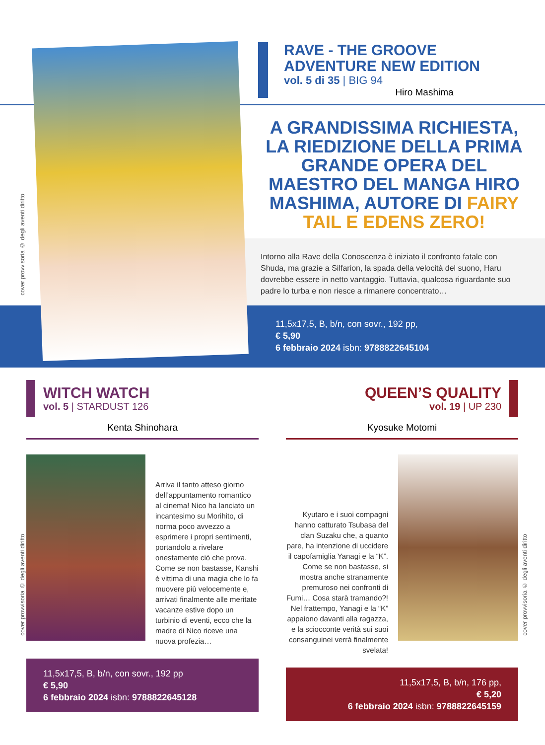cover provvisoria © degli aventi diritto
RAVE - THE GROOVE
ADVENTURE NEW EDITION
vol. 5 di 35 | BIG 94
Hiro Mashima
A GRANDISSIMA RICHIESTA, LA RIEDIZIONE DELLA PRIMA GRANDE OPERA DEL MAESTRO DEL MANGA HIRO MASHIMA, AUTORE DI FAIRY TAIL E EDENS ZERO!
Intorno alla Rave della Conoscenza è iniziato il confronto fatale con Shuda, ma grazie a Silfarion, la spada della velocità del suono, Haru dovrebbe essere in netto vantaggio. Tuttavia, qualcosa riguardante suo padre lo turba e non riesce a rimanere concentrato…
11,5x17,5, B, b/n, con sovr., 192 pp,
€ 5,90
6 febbraio 2024 isbn: 9788822645104
WITCH WATCH
vol. 5 | STARDUST 126
Kenta Shinohara
Arriva il tanto atteso giorno dell’appuntamento romantico al cinema! Nico ha lanciato un incantesimo su Morihito, di norma poco avvezzo a esprimere i propri sentimenti, portandolo a rivelare onestamente ciò che prova. Come se non bastasse, Kanshi è vittima di una magia che lo fa muovere più velocemente e, arrivati finalmente alle meritate vacanze estive dopo un turbinio di eventi, ecco che la madre di Nico riceve una nuova profezia…
11,5x17,5, B, b/n, con sovr., 192 pp
€ 5,90
6 febbraio 2024 isbn: 9788822645128
cover provvisoria © degli aventi diritto
QUEEN’S QUALITY
vol. 19 | UP 230
Kyosuke Motomi
Kyutaro e i suoi compagni hanno catturato Tsubasa del clan Suzaku che, a quanto pare, ha intenzione di uccidere il capofamiglia Yanagi e la “K”. Come se non bastasse, si mostra anche stranamente premuroso nei confronti di Fumi… Cosa starà tramando?! Nel frattempo, Yanagi e la “K” appaiono davanti alla ragazza, e la sciocconte verità sui suoi consanguinei verrà finalmente svelata!
11,5x17,5, B, b/n, 176 pp,
€ 5,20
6 febbraio 2024 isbn: 9788822645159
cover provvisoria © degli aventi diritto